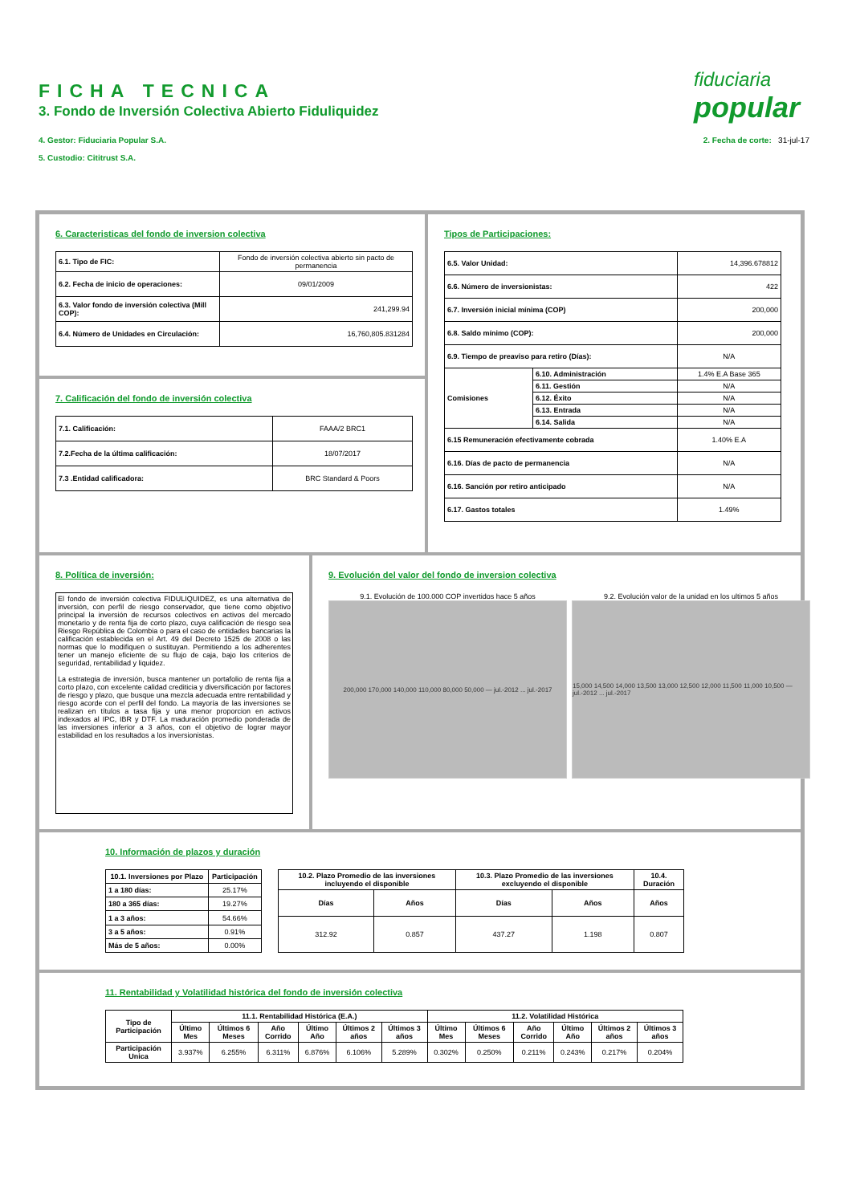FICHA TECNICA
3. Fondo de Inversión Colectiva Abierto Fiduliquidez
4. Gestor: Fiduciaria Popular S.A.
5. Custodio: Cititrust S.A.
2. Fecha de corte: 31-jul-17
fiduciaria
popular
6. Caracteristicas del fondo de inversion colectiva
| 6.1. Tipo de FIC: | Fondo de inversión colectiva abierto sin pacto de permanencia |
| 6.2. Fecha de inicio de operaciones: | 09/01/2009 |
| 6.3. Valor fondo de inversión colectiva (Mill COP): | 241,299.94 |
| 6.4. Número de Unidades en Circulación: | 16,760,805.831284 |
7. Calificación del fondo de inversión colectiva
| 7.1. Calificación: | FAAA/2 BRC1 |
| 7.2.Fecha de la última calificación: | 18/07/2017 |
| 7.3 .Entidad calificadora: | BRC Standard & Poors |
Tipos de Participaciones:
| 6.5. Valor Unidad: | | 14,396.678812 |
| 6.6. Número de inversionistas: | | 422 |
| 6.7. Inversión inicial mínima (COP) | | 200,000 |
| 6.8. Saldo mínimo (COP): | | 200,000 |
| 6.9. Tiempo de preaviso para retiro (Días): | | N/A |
| Comisiones | 6.10. Administración | 1.4% E.A Base 365 |
| | 6.11. Gestión | N/A |
| | 6.12. Éxito | N/A |
| | 6.13. Entrada | N/A |
| | 6.14. Salida | N/A |
| 6.15 Remuneración efectivamente cobrada | | 1.40% E.A |
| 6.16. Días de pacto de permanencia | | N/A |
| 6.16. Sanción por retiro anticipado | | N/A |
| 6.17. Gastos totales | | 1.49% |
8. Política de inversión:
El fondo de inversión colectiva FIDULIQUIDEZ, es una alternativa de inversión, con perfil de riesgo conservador, que tiene como objetivo principal la inversión de recursos colectivos en activos del mercado monetario y de renta fija de corto plazo, cuya calificación de riesgo sea Riesgo República de Colombia o para el caso de entidades bancarias la calificación establecida en el Art. 49 del Decreto 1525 de 2008 o las normas que lo modifiquen o sustituyan. Permitiendo a los adherentes tener un manejo eficiente de su flujo de caja, bajo los criterios de seguridad, rentabilidad y liquidez.
La estrategia de inversión, busca mantener un portafolio de renta fija a corto plazo, con excelente calidad crediticia y diversificación por factores de riesgo y plazo, que busque una mezcla adecuada entre rentabilidad y riesgo acorde con el perfil del fondo. La mayoría de las inversiones se realizan en títulos a tasa fija y una menor proporcion en activos indexados al IPC, IBR y DTF. La maduración promedio ponderada de las inversiones inferior a 3 años, con el objetivo de lograr mayor estabilidad en los resultados a los inversionistas.
9. Evolución del valor del fondo de inversion colectiva
9.1. Evolución de 100.000 COP invertidos hace 5 años
200,000 170,000 140,000 110,000 80,000 50,000 — jul.-2012 ... jul.-2017
9.2. Evolución valor de la unidad en los ultimos 5 años
15,000 14,500 14,000 13,500 13,000 12,500 12,000 11,500 11,000 10,500 — jul.-2012 ... jul.-2017
10. Información de plazos y duración
| 10.1. Inversiones por Plazo | Participación |
| --- | --- |
| 1 a 180 días: | 25.17% |
| 180 a 365 días: | 19.27% |
| 1 a 3 años: | 54.66% |
| 3 a 5 años: | 0.91% |
| Más de 5 años: | 0.00% |
| 10.2. Plazo Promedio de las inversiones incluyendo el disponible | | 10.3. Plazo Promedio de las inversiones excluyendo el disponible | | 10.4. Duración |
| --- | --- | --- | --- | --- |
| Días | Años | Días | Años | Años |
| 312.92 | 0.857 | 437.27 | 1.198 | 0.807 |
11. Rentabilidad y Volatilidad histórica del fondo de inversión colectiva
| Tipo de Participación | 11.1. Rentabilidad Histórica (E.A.) | | | | | | 11.2. Volatilidad Histórica | | | | | |
| --- | --- | --- | --- | --- | --- | --- | --- | --- | --- | --- | --- | --- |
| | Último Mes | Últimos 6 Meses | Año Corrido | Último Año | Últimos 2 años | Últimos 3 años | Último Mes | Últimos 6 Meses | Año Corrido | Último Año | Últimos 2 años | Últimos 3 años |
| Participación Unica | 3.937% | 6.255% | 6.311% | 6.876% | 6.106% | 5.289% | 0.302% | 0.250% | 0.211% | 0.243% | 0.217% | 0.204% |